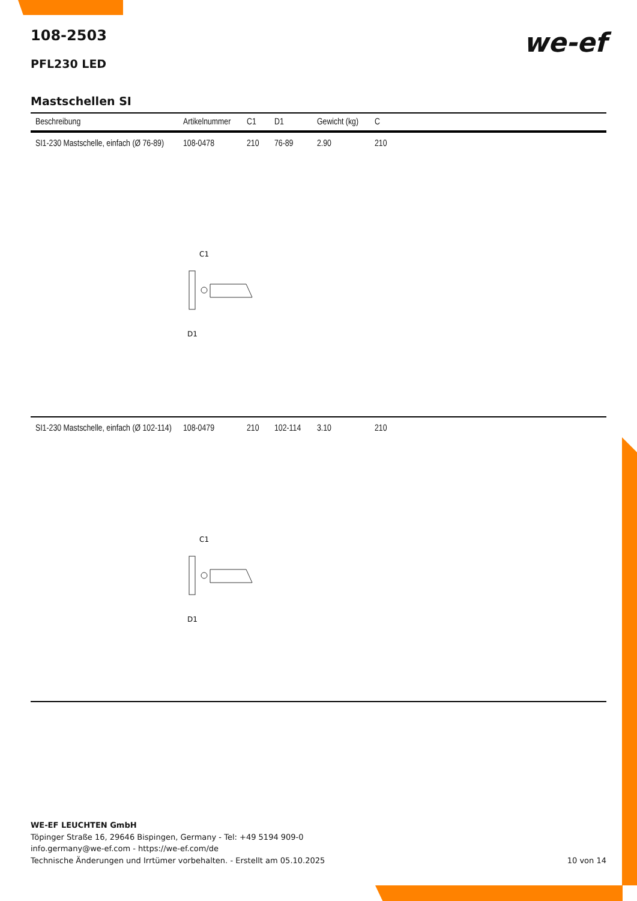108-2503
we-ef
PFL230 LED
Mastschellen SI
| Beschreibung | Artikelnummer | C1 | D1 | Gewicht (kg) | C |
| --- | --- | --- | --- | --- | --- |
| SI1-230 Mastschelle, einfach (Ø 76-89) | 108-0478 | 210 | 76-89 | 2.90 | 210 |
| SI1-230 Mastschelle, einfach (Ø 102-114) | 108-0479 | 210 | 102-114 | 3.10 | 210 |
C1
D1
C1
D1
WE-EF LEUCHTEN GmbH
Töpinger Straße 16, 29646 Bispingen, Germany - Tel: +49 5194 909-0
info.germany@we-ef.com - https://we-ef.com/de
Technische Änderungen und Irrtümer vorbehalten. - Erstellt am 05.10.2025
10 von 14